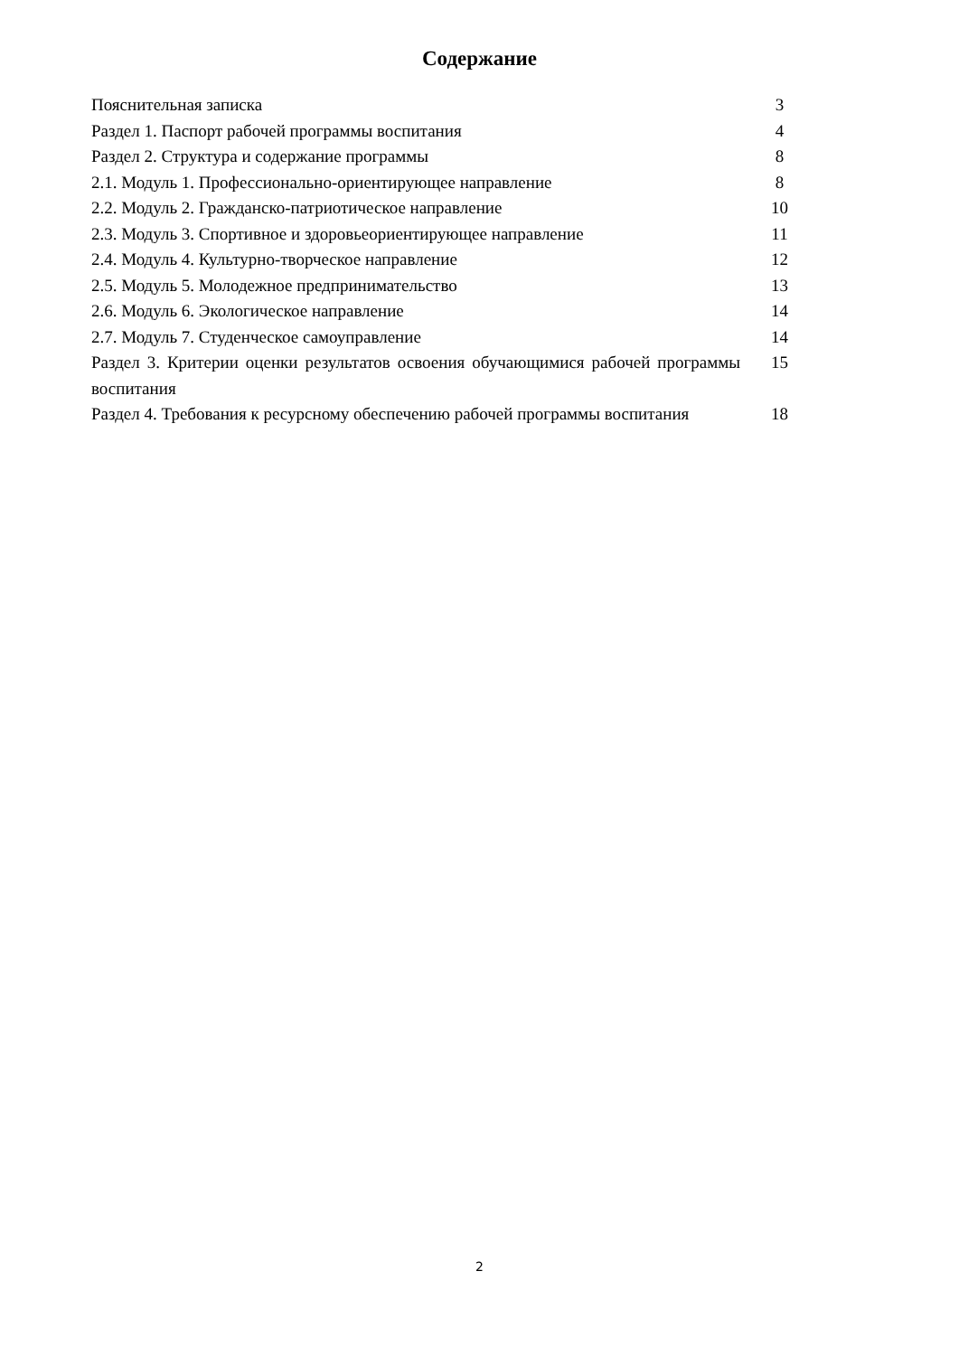Содержание
| Пояснительная записка | 3 |
| Раздел 1. Паспорт рабочей программы воспитания | 4 |
| Раздел 2. Структура и содержание программы | 8 |
| 2.1. Модуль 1. Профессионально-ориентирующее направление | 8 |
| 2.2. Модуль 2. Гражданско-патриотическое направление | 10 |
| 2.3. Модуль 3. Спортивное и здоровьеориентирующее направление | 11 |
| 2.4. Модуль 4. Культурно-творческое направление | 12 |
| 2.5. Модуль 5. Молодежное предпринимательство | 13 |
| 2.6. Модуль 6. Экологическое направление | 14 |
| 2.7. Модуль 7. Студенческое самоуправление | 14 |
| Раздел 3. Критерии оценки результатов освоения обучающимися рабочей программы воспитания | 15 |
| Раздел 4. Требования к ресурсному обеспечению рабочей программы воспитания | 18 |
2